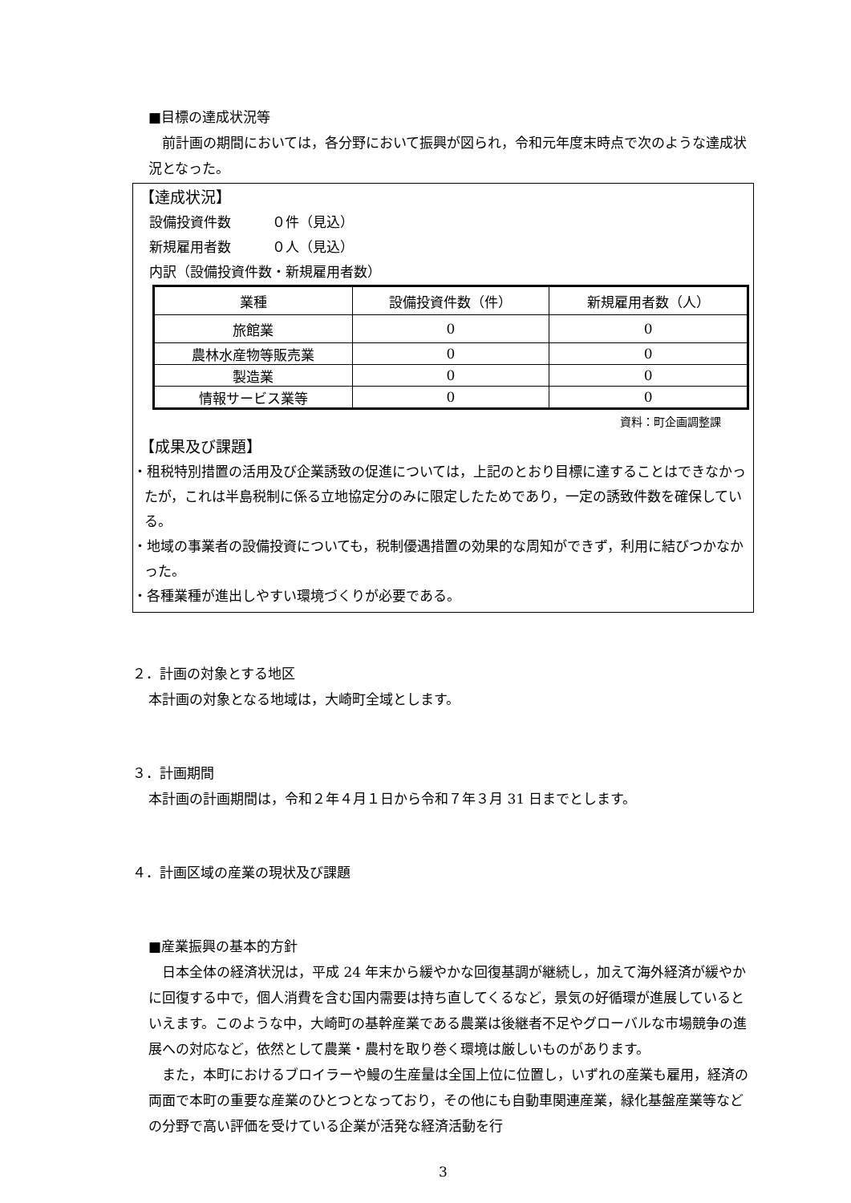■目標の達成状況等
　前計画の期間においては，各分野において振興が図られ，令和元年度末時点で次のような達成状況となった。
【達成状況】
設備投資件数　　　０件（見込）
新規雇用者数　　　０人（見込）
内訳（設備投資件数・新規雇用者数）
| 業種 | 設備投資件数（件） | 新規雇用者数（人） |
| 旅館業 | 0 | 0 |
| 農林水産物等販売業 | 0 | 0 |
| 製造業 | 0 | 0 |
| 情報サービス業等 | 0 | 0 |
資料：町企画調整課
【成果及び課題】
・租税特別措置の活用及び企業誘致の促進については，上記のとおり目標に達することはできなかったが，これは半島税制に係る立地協定分のみに限定したためであり，一定の誘致件数を確保している。
・地域の事業者の設備投資についても，税制優遇措置の効果的な周知ができず，利用に結びつかなかった。
・各種業種が進出しやすい環境づくりが必要である。
２．計画の対象とする地区
本計画の対象となる地域は，大崎町全域とします。
３．計画期間
本計画の計画期間は，令和２年４月１日から令和７年３月 31 日までとします。
４．計画区域の産業の現状及び課題
■産業振興の基本的方針
　日本全体の経済状況は，平成 24 年末から緩やかな回復基調が継続し，加えて海外経済が緩やかに回復する中で，個人消費を含む国内需要は持ち直してくるなど，景気の好循環が進展しているといえます。このような中，大崎町の基幹産業である農業は後継者不足やグローバルな市場競争の進展への対応など，依然として農業・農村を取り巻く環境は厳しいものがあります。
　また，本町におけるブロイラーや鰻の生産量は全国上位に位置し，いずれの産業も雇用，経済の両面で本町の重要な産業のひとつとなっており，その他にも自動車関連産業，緑化基盤産業等などの分野で高い評価を受けている企業が活発な経済活動を行
3